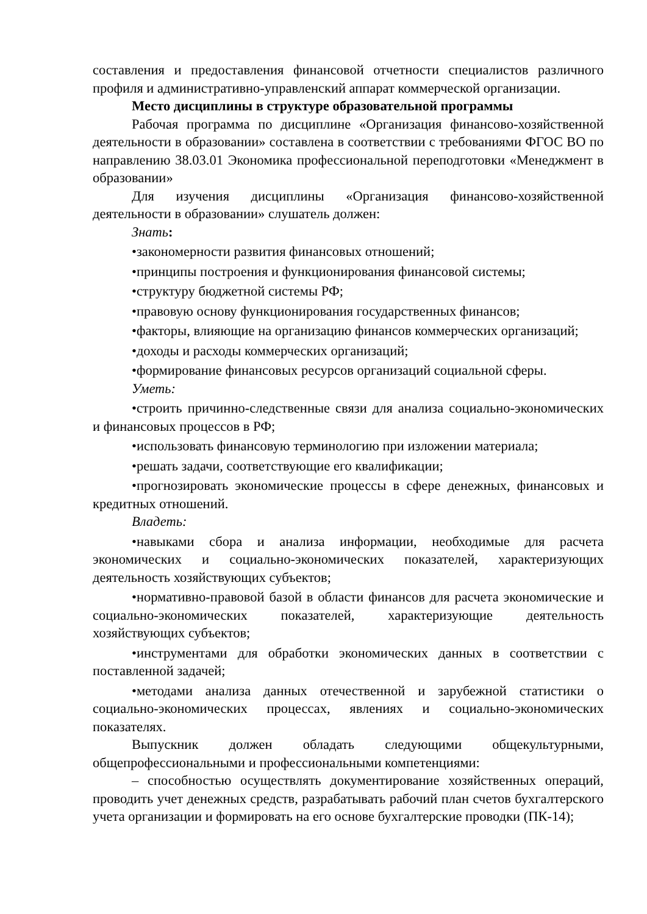составления и предоставления финансовой отчетности специалистов различного профиля и административно-управленский аппарат коммерческой организации.
Место дисциплины в структуре образовательной программы
Рабочая программа по дисциплине «Организация финансово-хозяйственной деятельности в образовании» составлена в соответствии с требованиями ФГОС ВО по направлению 38.03.01 Экономика профессиональной переподготовки «Менеджмент в образовании»
Для изучения дисциплины «Организация финансово-хозяйственной деятельности в образовании» слушатель должен:
Знать:
•закономерности развития финансовых отношений;
•принципы построения и функционирования финансовой системы;
•структуру бюджетной системы РФ;
•правовую основу функционирования государственных финансов;
•факторы, влияющие на организацию финансов коммерческих организаций;
•доходы и расходы коммерческих организаций;
•формирование финансовых ресурсов организаций социальной сферы.
Уметь:
•строить причинно-следственные связи для анализа социально-экономических и финансовых процессов в РФ;
•использовать финансовую терминологию при изложении материала;
•решать задачи, соответствующие его квалификации;
•прогнозировать экономические процессы в сфере денежных, финансовых и кредитных отношений.
Владеть:
•навыками сбора и анализа информации, необходимые для расчета экономических и социально-экономических показателей, характеризующих деятельность хозяйствующих субъектов;
•нормативно-правовой базой в области финансов для расчета экономические и социально-экономических показателей, характеризующие деятельность хозяйствующих субъектов;
•инструментами для обработки экономических данных в соответствии с поставленной задачей;
•методами анализа данных отечественной и зарубежной статистики о социально-экономических процессах, явлениях и социально-экономических показателях.
Выпускник должен обладать следующими общекультурными, общепрофессиональными и профессиональными компетенциями:
– способностью осуществлять документирование хозяйственных операций, проводить учет денежных средств, разрабатывать рабочий план счетов бухгалтерского учета организации и формировать на его основе бухгалтерские проводки (ПК-14);